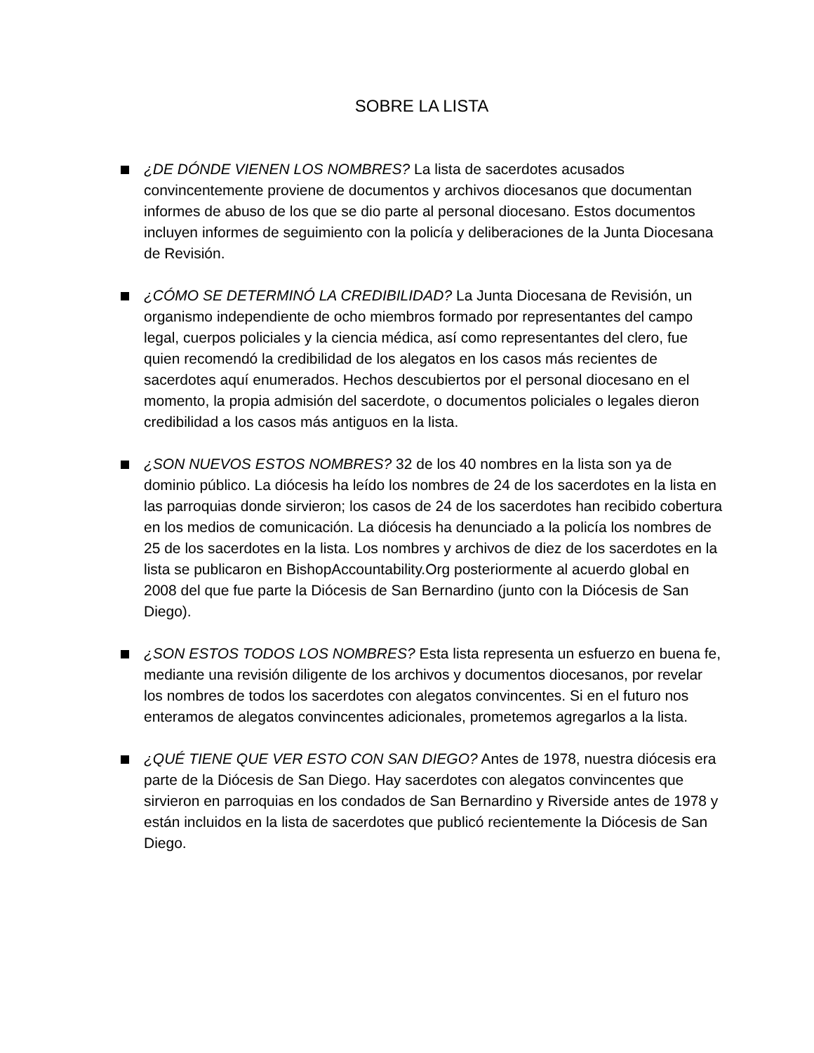SOBRE LA LISTA
¿DE DÓNDE VIENEN LOS NOMBRES? La lista de sacerdotes acusados convincentemente proviene de documentos y archivos diocesanos que documentan informes de abuso de los que se dio parte al personal diocesano. Estos documentos incluyen informes de seguimiento con la policía y deliberaciones de la Junta Diocesana de Revisión.
¿CÓMO SE DETERMINÓ LA CREDIBILIDAD? La Junta Diocesana de Revisión, un organismo independiente de ocho miembros formado por representantes del campo legal, cuerpos policiales y la ciencia médica, así como representantes del clero, fue quien recomendó la credibilidad de los alegatos en los casos más recientes de sacerdotes aquí enumerados. Hechos descubiertos por el personal diocesano en el momento, la propia admisión del sacerdote, o documentos policiales o legales dieron credibilidad a los casos más antiguos en la lista.
¿SON NUEVOS ESTOS NOMBRES? 32 de los 40 nombres en la lista son ya de dominio público. La diócesis ha leído los nombres de 24 de los sacerdotes en la lista en las parroquias donde sirvieron; los casos de 24 de los sacerdotes han recibido cobertura en los medios de comunicación. La diócesis ha denunciado a la policía los nombres de 25 de los sacerdotes en la lista. Los nombres y archivos de diez de los sacerdotes en la lista se publicaron en BishopAccountability.Org posteriormente al acuerdo global en 2008 del que fue parte la Diócesis de San Bernardino (junto con la Diócesis de San Diego).
¿SON ESTOS TODOS LOS NOMBRES? Esta lista representa un esfuerzo en buena fe, mediante una revisión diligente de los archivos y documentos diocesanos, por revelar los nombres de todos los sacerdotes con alegatos convincentes. Si en el futuro nos enteramos de alegatos convincentes adicionales, prometemos agregarlos a la lista.
¿QUÉ TIENE QUE VER ESTO CON SAN DIEGO? Antes de 1978, nuestra diócesis era parte de la Diócesis de San Diego. Hay sacerdotes con alegatos convincentes que sirvieron en parroquias en los condados de San Bernardino y Riverside antes de 1978 y están incluidos en la lista de sacerdotes que publicó recientemente la Diócesis de San Diego.